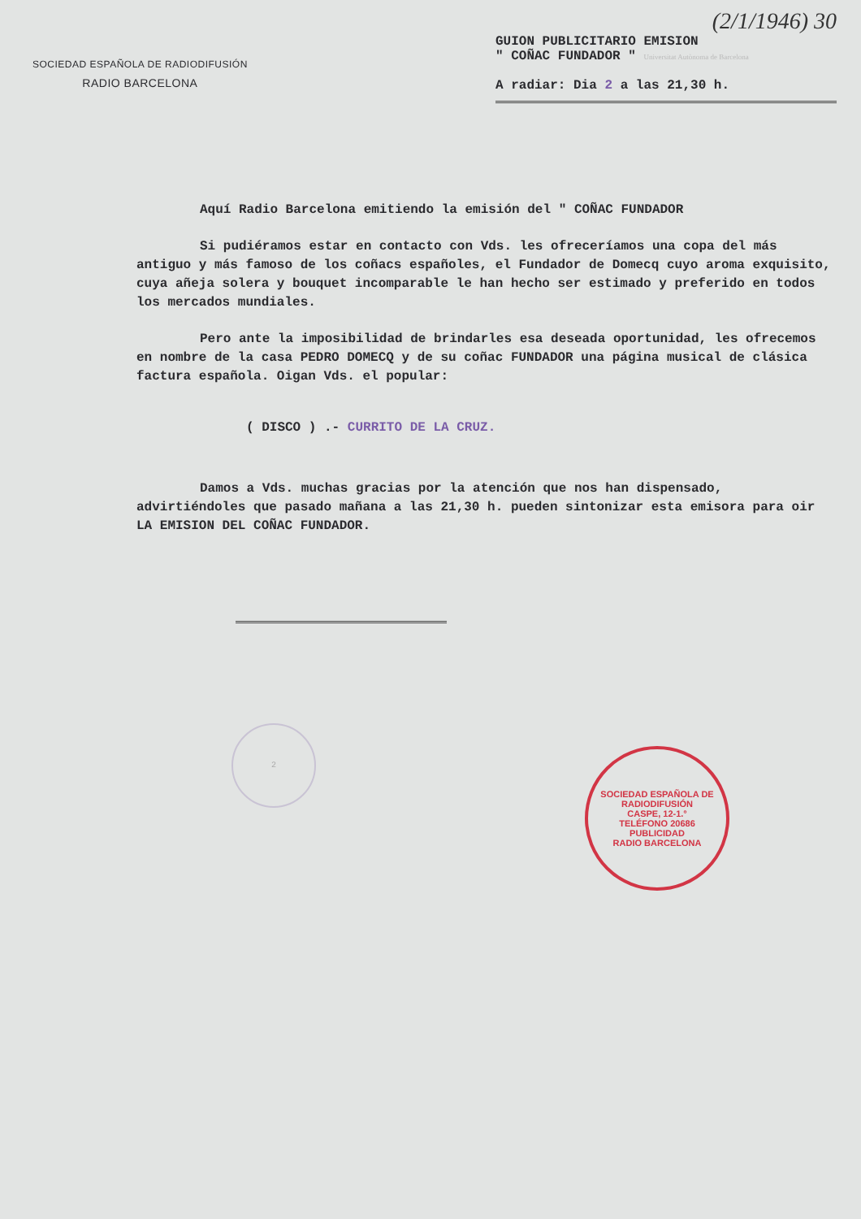SOCIEDAD ESPAÑOLA DE RADIODIFUSIÓN
RADIO BARCELONA
(2/1/1946) 30
GUION PUBLICITARIO EMISION
" COÑAC FUNDADOR " Universitat Autònoma de Barcelona
A radiar: Dia 2 a las 21,30 h.
Aquí Radio Barcelona emitiendo la emisión del " COÑAC FUNDADOR
Si pudiéramos estar en contacto con Vds. les ofreceríamos una copa del más antiguo y más famoso de los coñacs españoles, el Fundador de Domecq cuyo aroma exquisito, cuya añeja solera y bouquet incomparable le han hecho ser estimado y preferido en todos los mercados mundiales.
Pero ante la imposibilidad de brindarles esa deseada oportunidad, les ofrecemos en nombre de la casa PEDRO DOMECQ y de su coñac FUNDADOR una página musical de clásica factura española. Oigan Vds. el popular:
( DISCO ) .- CURRITO DE LA CRUZ.
Damos a Vds. muchas gracias por la atención que nos han dispensado, advirtiéndoles que pasado mañana a las 21,30 h. pueden sintonizar esta emisora para oir LA EMISION DEL COÑAC FUNDADOR.
2
SOCIEDAD ESPAÑOLA DE RADIODIFUSIÓN
CASPE, 12-1.°
TELÉFONO 20686
PUBLICIDAD
RADIO BARCELONA